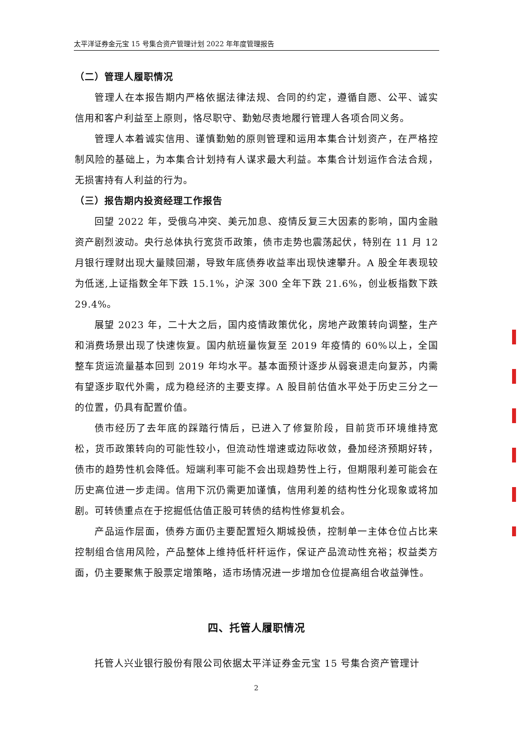太平洋证券金元宝 15 号集合资产管理计划 2022 年年度管理报告
（二）管理人履职情况
管理人在本报告期内严格依据法律法规、合同的约定，遵循自愿、公平、诚实信用和客户利益至上原则，恪尽职守、勤勉尽责地履行管理人各项合同义务。
管理人本着诚实信用、谨慎勤勉的原则管理和运用本集合计划资产，在严格控制风险的基础上，为本集合计划持有人谋求最大利益。本集合计划运作合法合规，无损害持有人利益的行为。
（三）报告期内投资经理工作报告
回望 2022 年，受俄乌冲突、美元加息、疫情反复三大因素的影响，国内金融资产剧烈波动。央行总体执行宽货币政策，债市走势也震荡起伏，特别在 11 月 12 月银行理财出现大量赎回潮，导致年底债券收益率出现快速攀升。A 股全年表现较为低迷,上证指数全年下跌 15.1%，沪深 300 全年下跌 21.6%，创业板指数下跌 29.4%。
展望 2023 年，二十大之后，国内疫情政策优化，房地产政策转向调整，生产和消费场景出现了快速恢复。国内航班量恢复至 2019 年疫情的 60%以上，全国整车货运流量基本回到 2019 年均水平。基本面预计逐步从弱衰退走向复苏，内需有望逐步取代外需，成为稳经济的主要支撑。A 股目前估值水平处于历史三分之一的位置，仍具有配置价值。
债市经历了去年底的踩踏行情后，已进入了修复阶段，目前货币环境维持宽松，货币政策转向的可能性较小，但流动性增速或边际收敛，叠加经济预期好转，债市的趋势性机会降低。短端利率可能不会出现趋势性上行，但期限利差可能会在历史高位进一步走阔。信用下沉仍需更加谨慎，信用利差的结构性分化现象或将加剧。可转债重点在于挖掘低估值正股可转债的结构性修复机会。
产品运作层面，债券方面仍主要配置短久期城投债，控制单一主体仓位占比来控制组合信用风险，产品整体上维持低杆杆运作，保证产品流动性充裕；权益类方面，仍主要聚焦于股票定增策略，适市场情况进一步增加仓位提高组合收益弹性。
四、托管人履职情况
托管人兴业银行股份有限公司依据太平洋证券金元宝 15 号集合资产管理计
2